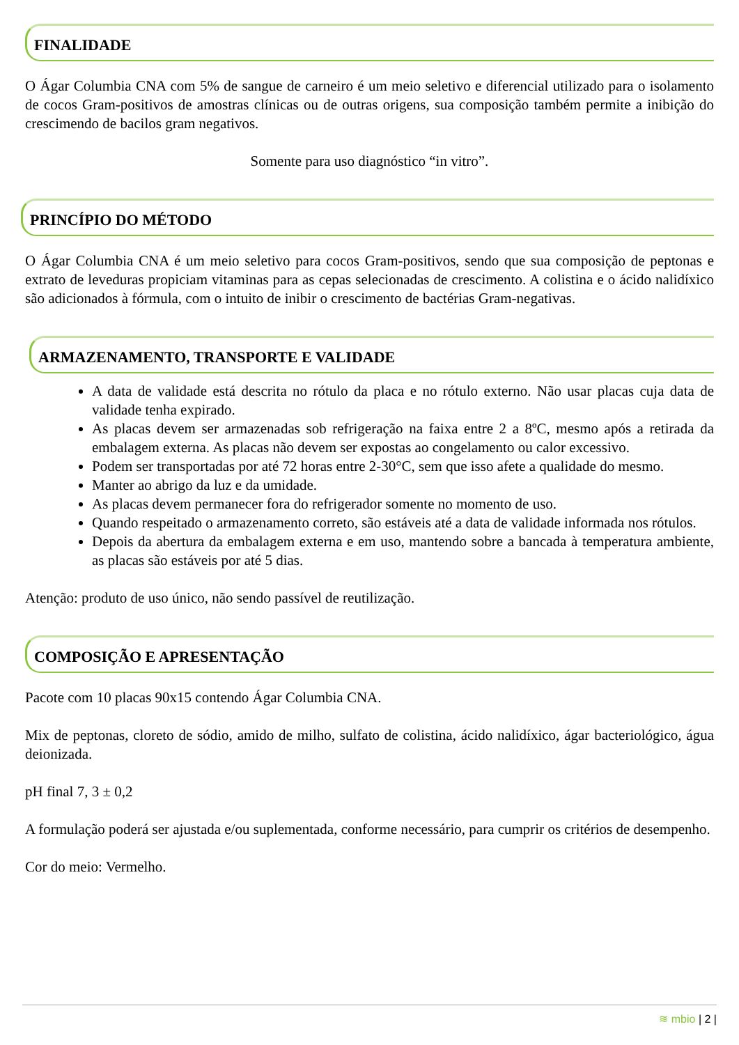FINALIDADE
O Ágar Columbia CNA com 5% de sangue de carneiro é um meio seletivo e diferencial utilizado para o isolamento de cocos Gram-positivos de amostras clínicas ou de outras origens, sua composição também permite a inibição do crescimendo de bacilos gram negativos.
Somente para uso diagnóstico “in vitro”.
PRINCÍPIO DO MÉTODO
O Ágar Columbia CNA é um meio seletivo para cocos Gram-positivos, sendo que sua composição de peptonas e extrato de leveduras propiciam vitaminas para as cepas selecionadas de crescimento. A colistina e o ácido nalidíxico são adicionados à fórmula, com o intuito de inibir o crescimento de bactérias Gram-negativas.
ARMAZENAMENTO, TRANSPORTE E VALIDADE
A data de validade está descrita no rótulo da placa e no rótulo externo. Não usar placas cuja data de validade tenha expirado.
As placas devem ser armazenadas sob refrigeração na faixa entre 2 a 8ºC, mesmo após a retirada da embalagem externa. As placas não devem ser expostas ao congelamento ou calor excessivo.
Podem ser transportadas por até 72 horas entre 2-30°C, sem que isso afete a qualidade do mesmo.
Manter ao abrigo da luz e da umidade.
As placas devem permanecer fora do refrigerador somente no momento de uso.
Quando respeitado o armazenamento correto, são estáveis até a data de validade informada nos rótulos.
Depois da abertura da embalagem externa e em uso, mantendo sobre a bancada à temperatura ambiente, as placas são estáveis por até 5 dias.
Atenção: produto de uso único, não sendo passível de reutilização.
COMPOSIÇÃO E APRESENTAÇÃO
Pacote com 10 placas 90x15 contendo Ágar Columbia CNA.
Mix de peptonas, cloreto de sódio, amido de milho, sulfato de colistina, ácido nalidíxico, ágar bacteriológico, água deionizada.
pH final 7, 3 ± 0,2
A formulação poderá ser ajustada e/ou suplementada, conforme necessário, para cumprir os critérios de desempenho.
Cor do meio: Vermelho.
≋ mbio | 2 |